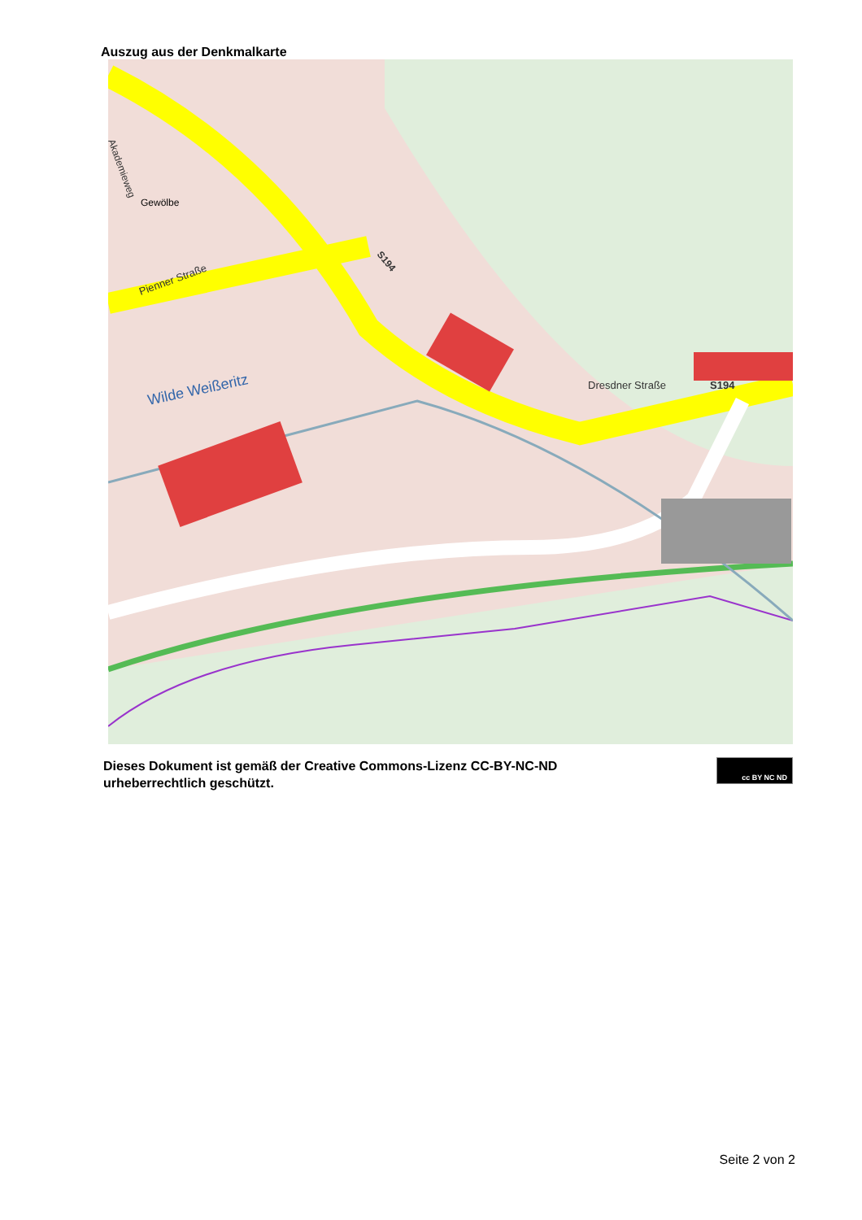Auszug aus der Denkmalkarte
Wilde Weißeritz
Pienner Straße
Dresdner Straße
S194
S194
Gewölbe
Akademieweg
Dieses Dokument ist gemäß der Creative Commons-Lizenz CC-BY-NC-ND
urheberrechtlich geschützt.
cc BY NC ND
Seite 2 von 2